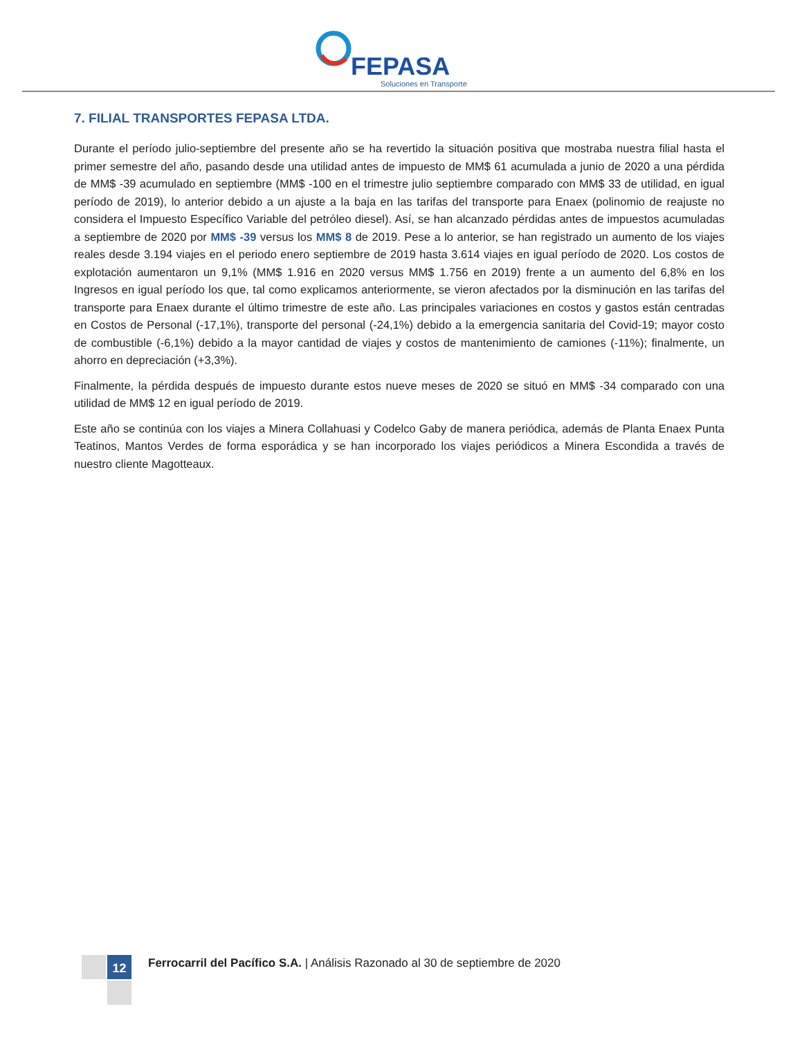FEPASA
Soluciones en Transporte
7. FILIAL TRANSPORTES FEPASA LTDA.
Durante el período julio-septiembre del presente año se ha revertido la situación positiva que mostraba nuestra filial hasta el primer semestre del año, pasando desde una utilidad antes de impuesto de MM$ 61 acumulada a junio de 2020 a una pérdida de MM$ -39 acumulado en septiembre (MM$ -100 en el trimestre julio septiembre comparado con MM$ 33 de utilidad, en igual período de 2019), lo anterior debido a un ajuste a la baja en las tarifas del transporte para Enaex (polinomio de reajuste no considera el Impuesto Específico Variable del petróleo diesel). Así, se han alcanzado pérdidas antes de impuestos acumuladas a septiembre de 2020 por MM$ -39 versus los MM$ 8 de 2019. Pese a lo anterior, se han registrado un aumento de los viajes reales desde 3.194 viajes en el periodo enero septiembre de 2019 hasta 3.614 viajes en igual período de 2020. Los costos de explotación aumentaron un 9,1% (MM$ 1.916 en 2020 versus MM$ 1.756 en 2019) frente a un aumento del 6,8% en los Ingresos en igual período los que, tal como explicamos anteriormente, se vieron afectados por la disminución en las tarifas del transporte para Enaex durante el último trimestre de este año. Las principales variaciones en costos y gastos están centradas en Costos de Personal (-17,1%), transporte del personal (-24,1%) debido a la emergencia sanitaria del Covid-19; mayor costo de combustible (-6,1%) debido a la mayor cantidad de viajes y costos de mantenimiento de camiones (-11%); finalmente, un ahorro en depreciación (+3,3%).
Finalmente, la pérdida después de impuesto durante estos nueve meses de 2020 se situó en MM$ -34 comparado con una utilidad de MM$ 12 en igual período de 2019.
Este año se continúa con los viajes a Minera Collahuasi y Codelco Gaby de manera periódica, además de Planta Enaex Punta Teatinos, Mantos Verdes de forma esporádica y se han incorporado los viajes periódicos a Minera Escondida a través de nuestro cliente Magotteaux.
12
Ferrocarril del Pacífico S.A. | Análisis Razonado al 30 de septiembre de 2020